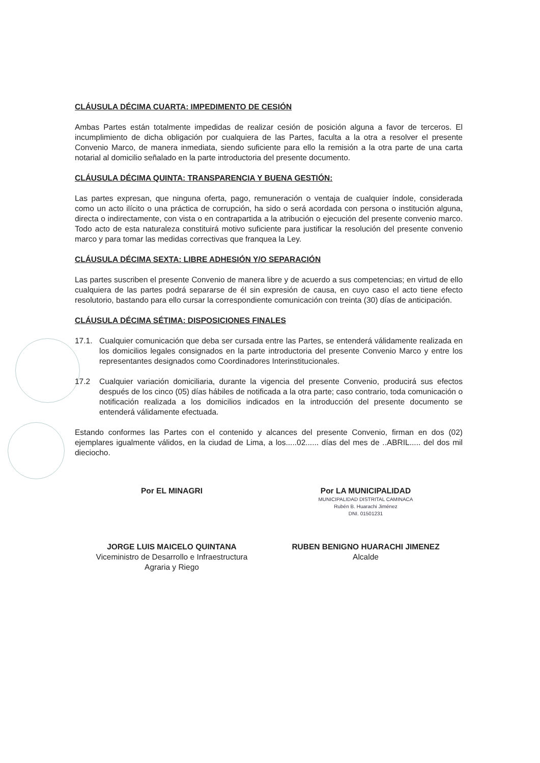CLÁUSULA DÉCIMA CUARTA: IMPEDIMENTO DE CESIÓN
Ambas Partes están totalmente impedidas de realizar cesión de posición alguna a favor de terceros. El incumplimiento de dicha obligación por cualquiera de las Partes, faculta a la otra a resolver el presente Convenio Marco, de manera inmediata, siendo suficiente para ello la remisión a la otra parte de una carta notarial al domicilio señalado en la parte introductoria del presente documento.
CLÁUSULA DÉCIMA QUINTA: TRANSPARENCIA Y BUENA GESTIÓN:
Las partes expresan, que ninguna oferta, pago, remuneración o ventaja de cualquier índole, considerada como un acto ilícito o una práctica de corrupción, ha sido o será acordada con persona o institución alguna, directa o indirectamente, con vista o en contrapartida a la atribución o ejecución del presente convenio marco. Todo acto de esta naturaleza constituirá motivo suficiente para justificar la resolución del presente convenio marco y para tomar las medidas correctivas que franquea la Ley.
CLÁUSULA DÉCIMA SEXTA: LIBRE ADHESIÓN Y/O SEPARACIÓN
Las partes suscriben el presente Convenio de manera libre y de acuerdo a sus competencias; en virtud de ello cualquiera de las partes podrá separarse de él sin expresión de causa, en cuyo caso el acto tiene efecto resolutorio, bastando para ello cursar la correspondiente comunicación con treinta (30) días de anticipación.
CLÁUSULA DÉCIMA SÉTIMA: DISPOSICIONES FINALES
17.1. Cualquier comunicación que deba ser cursada entre las Partes, se entenderá válidamente realizada en los domicilios legales consignados en la parte introductoria del presente Convenio Marco y entre los representantes designados como Coordinadores Interinstitucionales.
17.2 Cualquier variación domiciliaria, durante la vigencia del presente Convenio, producirá sus efectos después de los cinco (05) días hábiles de notificada a la otra parte; caso contrario, toda comunicación o notificación realizada a los domicilios indicados en la introducción del presente documento se entenderá válidamente efectuada.
Estando conformes las Partes con el contenido y alcances del presente Convenio, firman en dos (02) ejemplares igualmente válidos, en la ciudad de Lima, a los.....02...... días del mes de ..ABRIL..... del dos mil dieciocho.
Por EL MINAGRI
JORGE LUIS MAICELO QUINTANA
Viceministro de Desarrollo e Infraestructura
Agraria y Riego
Por LA MUNICIPALIDAD
MUNICIPALIDAD DISTRITAL CAMINACA
Rubén B. Huarachi Jiménez
DNI. 01501231
RUBEN BENIGNO HUARACHI JIMENEZ
Alcalde